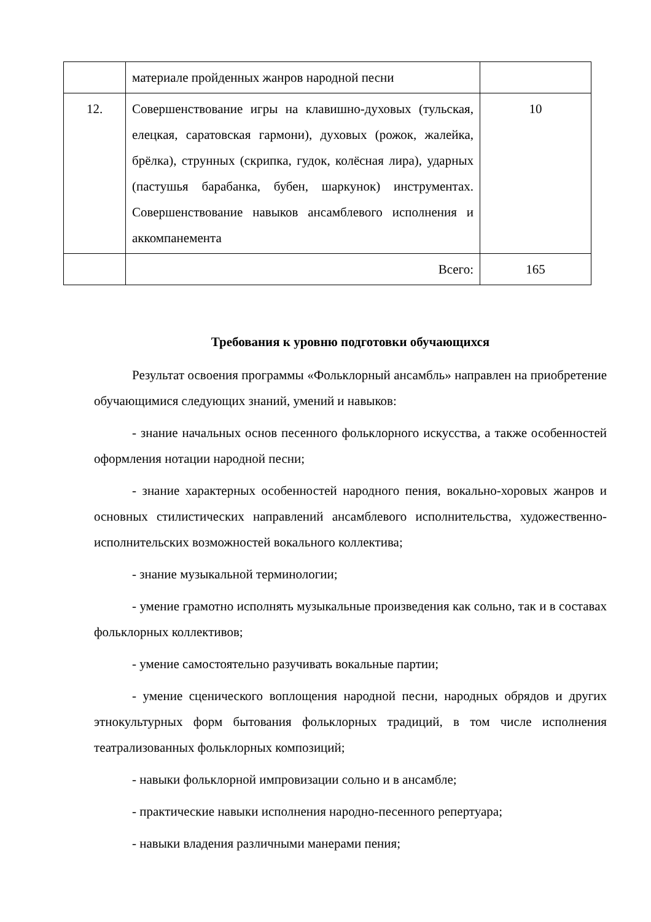| | материале пройденных жанров народной песни | |
| 12. | Совершенствование игры на клавишно-духовых (тульская, елецкая, саратовская гармони), духовых (рожок, жалейка, брёлка), струнных (скрипка, гудок, колёсная лира), ударных (пастушья барабанка, бубен, шаркунок) инструментах. Совершенствование навыков ансамблевого исполнения и аккомпанемента | 10 |
| | Всего: | 165 |
Требования к уровню подготовки обучающихся
Результат освоения программы «Фольклорный ансамбль» направлен на приобретение обучающимися следующих знаний, умений и навыков:
- знание начальных основ песенного фольклорного искусства, а также особенностей оформления нотации народной песни;
- знание характерных особенностей народного пения, вокально-хоровых жанров и основных стилистических направлений ансамблевого исполнительства, художественно-исполнительских возможностей вокального коллектива;
- знание музыкальной терминологии;
- умение грамотно исполнять музыкальные произведения как сольно, так и в составах фольклорных коллективов;
- умение самостоятельно разучивать вокальные партии;
- умение сценического воплощения народной песни, народных обрядов и других этнокультурных форм бытования фольклорных традиций, в том числе исполнения театрализованных фольклорных композиций;
- навыки фольклорной импровизации сольно и в ансамбле;
- практические навыки исполнения народно-песенного репертуара;
- навыки владения различными манерами пения;